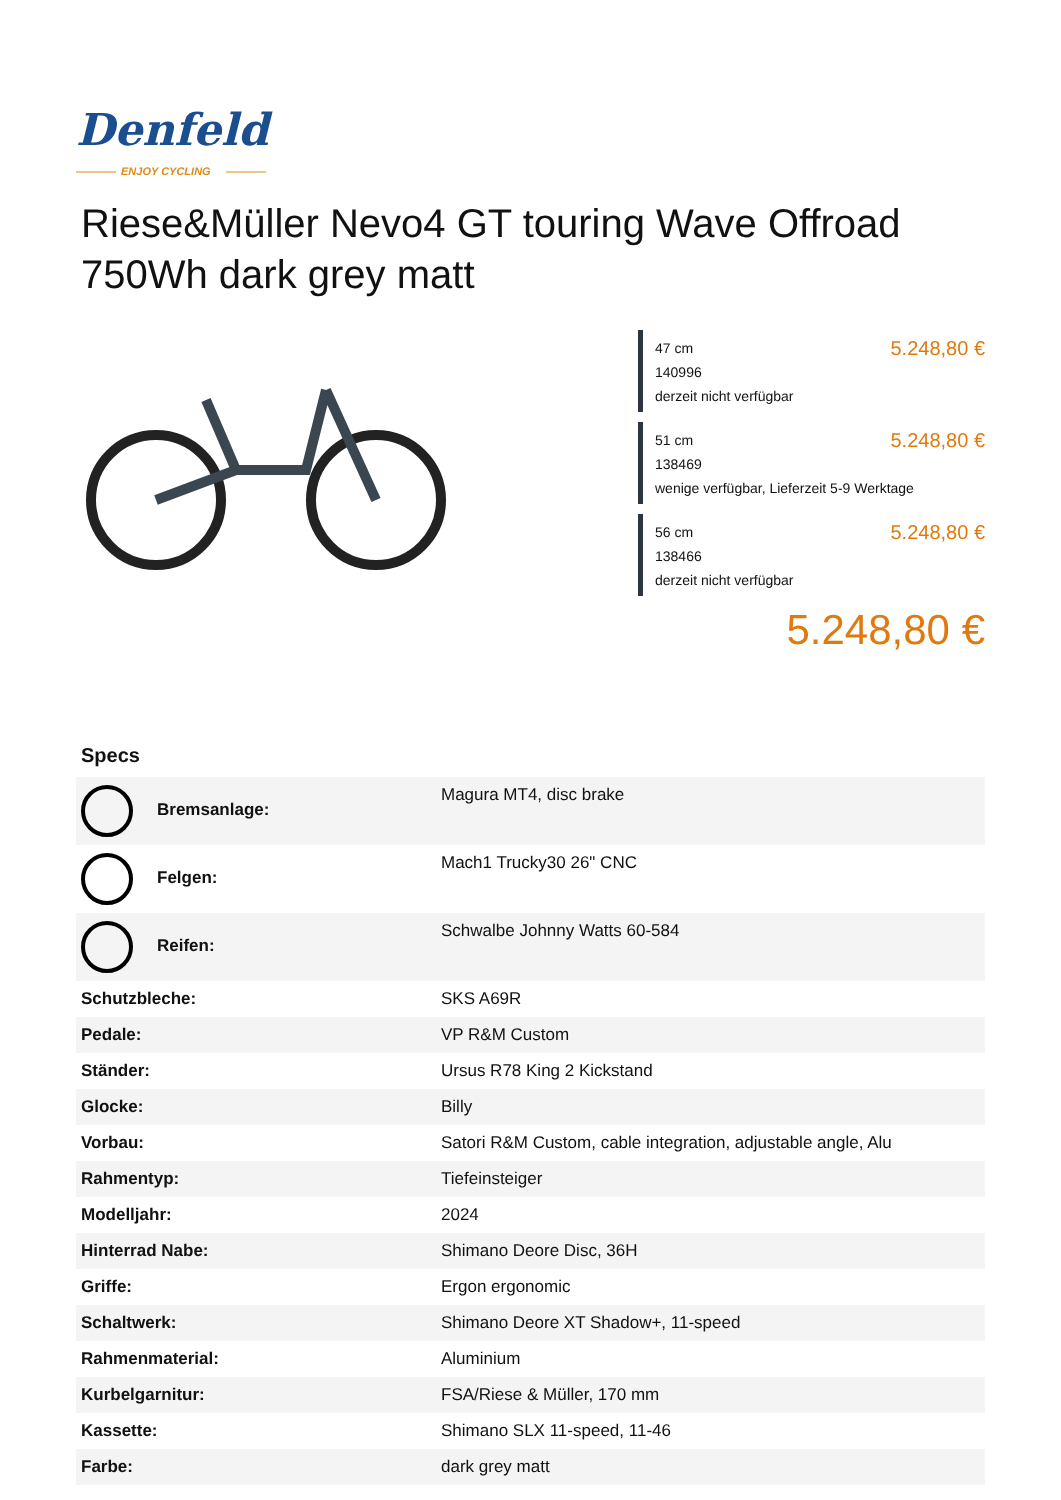Denfeld
ENJOY CYCLING
Riese&Müller Nevo4 GT touring Wave Offroad 750Wh dark grey matt
47 cm 5.248,80 €
140996
derzeit nicht verfügbar
51 cm 5.248,80 €
138469
wenige verfügbar, Lieferzeit 5-9 Werktage
56 cm 5.248,80 €
138466
derzeit nicht verfügbar
5.248,80 €
Specs
| Bremsanlage: | Magura MT4, disc brake |
| Felgen: | Mach1 Trucky30 26" CNC |
| Reifen: | Schwalbe Johnny Watts 60-584 |
| Schutzbleche: | SKS A69R |
| Pedale: | VP R&M Custom |
| Ständer: | Ursus R78 King 2 Kickstand |
| Glocke: | Billy |
| Vorbau: | Satori R&M Custom, cable integration, adjustable angle, Alu |
| Rahmentyp: | Tiefeinsteiger |
| Modelljahr: | 2024 |
| Hinterrad Nabe: | Shimano Deore Disc, 36H |
| Griffe: | Ergon ergonomic |
| Schaltwerk: | Shimano Deore XT Shadow+, 11-speed |
| Rahmenmaterial: | Aluminium |
| Kurbelgarnitur: | FSA/Riese & Müller, 170 mm |
| Kassette: | Shimano SLX 11-speed, 11-46 |
| Farbe: | dark grey matt |